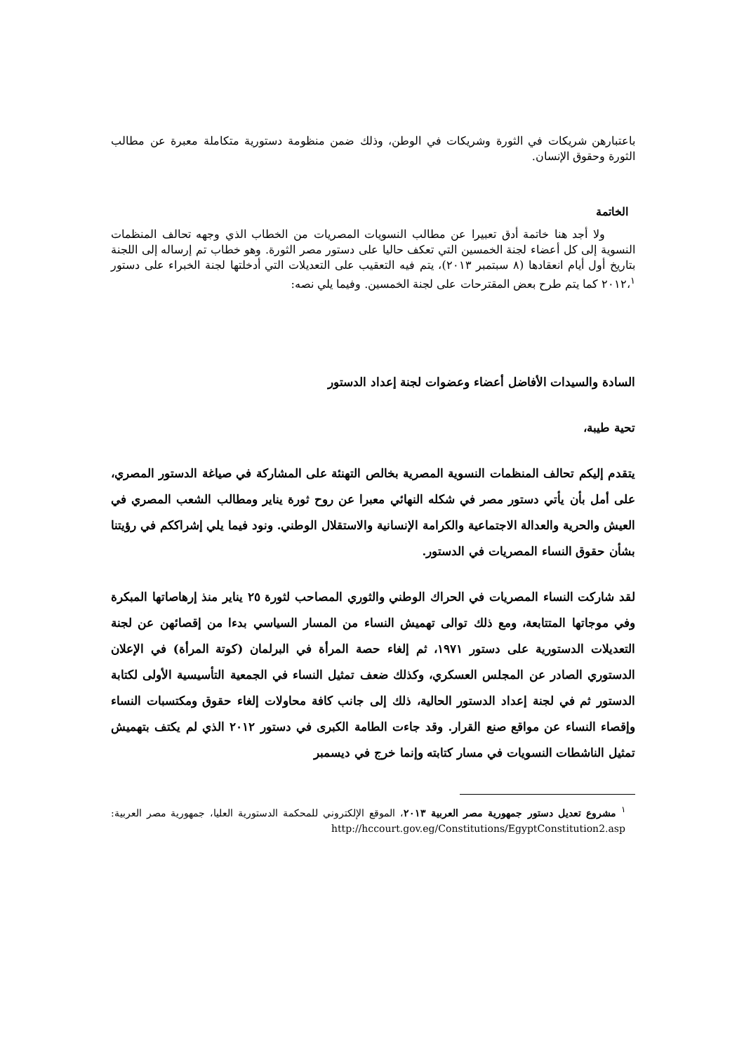باعتبارهن شريكات في الثورة وشريكات في الوطن، وذلك ضمن منظومة دستورية متكاملة معبرة عن مطالب الثورة وحقوق الإنسان.
الخاتمة
ولا أجد هنا خاتمة أدق تعبيرا عن مطالب النسويات المصريات من الخطاب الذي وجهه تحالف المنظمات النسوية إلى كل أعضاء لجنة الخمسين التي تعكف حاليا على دستور مصر الثورة. وهو خطاب تم إرساله إلى اللجنة بتاريخ أول أيام انعقادها (٨ سبتمبر ٢٠١٣)، يتم فيه التعقيب على التعديلات التي أدخلتها لجنة الخبراء على دستور ٢٠١٢،<sup>١</sup> كما يتم طرح بعض المقترحات على لجنة الخمسين. وفيما يلي نصه:
السادة والسيدات الأفاضل أعضاء وعضوات لجنة إعداد الدستور
تحية طيبة،
يتقدم إليكم تحالف المنظمات النسوية المصرية بخالص التهنئة على المشاركة في صياغة الدستور المصري، على أمل بأن يأتي دستور مصر في شكله النهائي معبرا عن روح ثورة يناير ومطالب الشعب المصري في العيش والحرية والعدالة الاجتماعية والكرامة الإنسانية والاستقلال الوطني. ونود فيما يلي إشراككم في رؤيتنا بشأن حقوق النساء المصريات في الدستور.
لقد شاركت النساء المصريات في الحراك الوطني والثوري المصاحب لثورة ٢٥ يناير منذ إرهاصاتها المبكرة وفي موجاتها المتتابعة، ومع ذلك توالى تهميش النساء من المسار السياسي بدءا من إقصائهن عن لجنة التعديلات الدستورية على دستور ١٩٧١، ثم إلغاء حصة المرأة في البرلمان (كوتة المرأة) في الإعلان الدستوري الصادر عن المجلس العسكري، وكذلك ضعف تمثيل النساء في الجمعية التأسيسية الأولى لكتابة الدستور ثم في لجنة إعداد الدستور الحالية، ذلك إلى جانب كافة محاولات إلغاء حقوق ومكتسبات النساء وإقصاء النساء عن مواقع صنع القرار. وقد جاءت الطامة الكبرى في دستور ٢٠١٢ الذي لم يكتف بتهميش تمثيل الناشطات النسويات في مسار كتابته وإنما خرج في ديسمبر
<sup>١</sup> مشروع تعديل دستور جمهورية مصر العربية ٢٠١٣، الموقع الإلكتروني للمحكمة الدستورية العليا، جمهورية مصر العربية: http://hccourt.gov.eg/Constitutions/EgyptConstitution2.asp